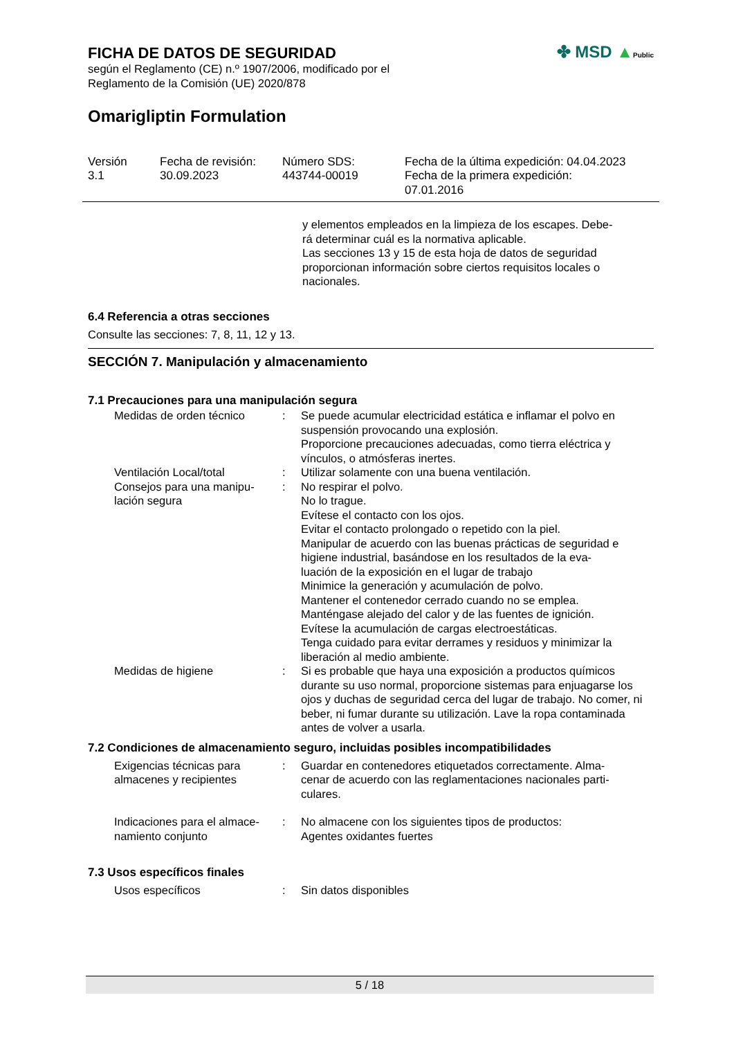FICHA DE DATOS DE SEGURIDAD
según el Reglamento (CE) n.º 1907/2006, modificado por el
Reglamento de la Comisión (UE) 2020/878
✤ MSD ▲Public
Omarigliptin Formulation
| Versión 3.1 | Fecha de revisión: 30.09.2023 | Número SDS: 443744-00019 | Fecha de la última expedición: 04.04.2023 Fecha de la primera expedición: 07.01.2016 |
y elementos empleados en la limpieza de los escapes. Debe-
rá determinar cuál es la normativa aplicable.
Las secciones 13 y 15 de esta hoja de datos de seguridad proporcionan información sobre ciertos requisitos locales o nacionales.
6.4 Referencia a otras secciones
Consulte las secciones: 7, 8, 11, 12 y 13.
SECCIÓN 7. Manipulación y almacenamiento
7.1 Precauciones para una manipulación segura
| Medidas de orden técnico | : | Se puede acumular electricidad estática e inflamar el polvo en suspensión provocando una explosión. Proporcione precauciones adecuadas, como tierra eléctrica y vínculos, o atmósferas inertes. |
| Ventilación Local/total | : | Utilizar solamente con una buena ventilación. |
| Consejos para una manipu- lación segura | : | No respirar el polvo. No lo trague. Evítese el contacto con los ojos. Evitar el contacto prolongado o repetido con la piel. Manipular de acuerdo con las buenas prácticas de seguridad e higiene industrial, basándose en los resultados de la eva- luación de la exposición en el lugar de trabajo Minimice la generación y acumulación de polvo. Mantener el contenedor cerrado cuando no se emplea. Manténgase alejado del calor y de las fuentes de ignición. Evítese la acumulación de cargas electroestáticas. Tenga cuidado para evitar derrames y residuos y minimizar la liberación al medio ambiente. |
| Medidas de higiene | : | Si es probable que haya una exposición a productos químicos durante su uso normal, proporcione sistemas para enjuagarse los ojos y duchas de seguridad cerca del lugar de trabajo. No comer, ni beber, ni fumar durante su utilización. Lave la ropa contaminada antes de volver a usarla. |
7.2 Condiciones de almacenamiento seguro, incluidas posibles incompatibilidades
| Exigencias técnicas para almacenes y recipientes | : | Guardar en contenedores etiquetados correctamente. Alma- cenar de acuerdo con las reglamentaciones nacionales parti- culares. |
| Indicaciones para el almace- namiento conjunto | : | No almacene con los siguientes tipos de productos: Agentes oxidantes fuertes |
7.3 Usos específicos finales
| Usos específicos | : | Sin datos disponibles |
5 / 18